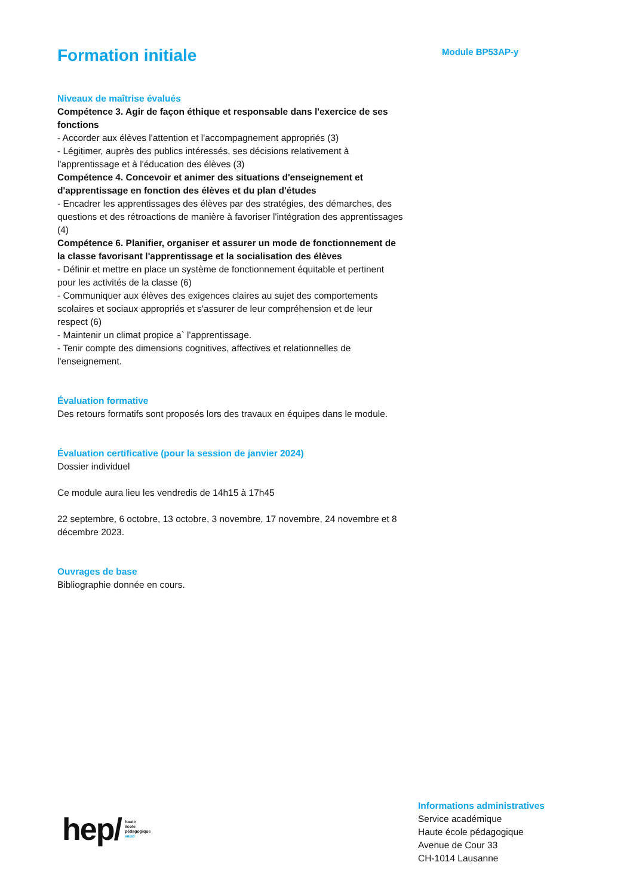Module BP53AP-y
Formation initiale
Niveaux de maîtrise évalués
Compétence 3. Agir de façon éthique et responsable dans l'exercice de ses fonctions
- Accorder aux élèves l'attention et l'accompagnement appropriés (3)
- Légitimer, auprès des publics intéressés, ses décisions relativement à l'apprentissage et à l'éducation des élèves (3)
Compétence 4. Concevoir et animer des situations d'enseignement et d'apprentissage en fonction des élèves et du plan d'études
- Encadrer les apprentissages des élèves par des stratégies, des démarches, des questions et des rétroactions de manière à favoriser l'intégration des apprentissages (4)
Compétence 6. Planifier, organiser et assurer un mode de fonctionnement de la classe favorisant l'apprentissage et la socialisation des élèves
- Définir et mettre en place un système de fonctionnement équitable et pertinent pour les activités de la classe (6)
- Communiquer aux élèves des exigences claires au sujet des comportements scolaires et sociaux appropriés et s'assurer de leur compréhension et de leur respect (6)
- Maintenir un climat propice a` l'apprentissage.
- Tenir compte des dimensions cognitives, affectives et relationnelles de l'enseignement.
Évaluation formative
Des retours formatifs sont proposés lors des travaux en équipes dans le module.
Évaluation certificative (pour la session de janvier 2024)
Dossier individuel
Ce module aura lieu les vendredis de 14h15 à 17h45
22 septembre, 6 octobre, 13 octobre, 3 novembre, 17 novembre, 24 novembre et 8 décembre 2023.
Ouvrages de base
Bibliographie donnée en cours.
hep/ haute
école
pédagogique
vaud
Informations administratives
Service académique
Haute école pédagogique
Avenue de Cour 33
CH-1014 Lausanne